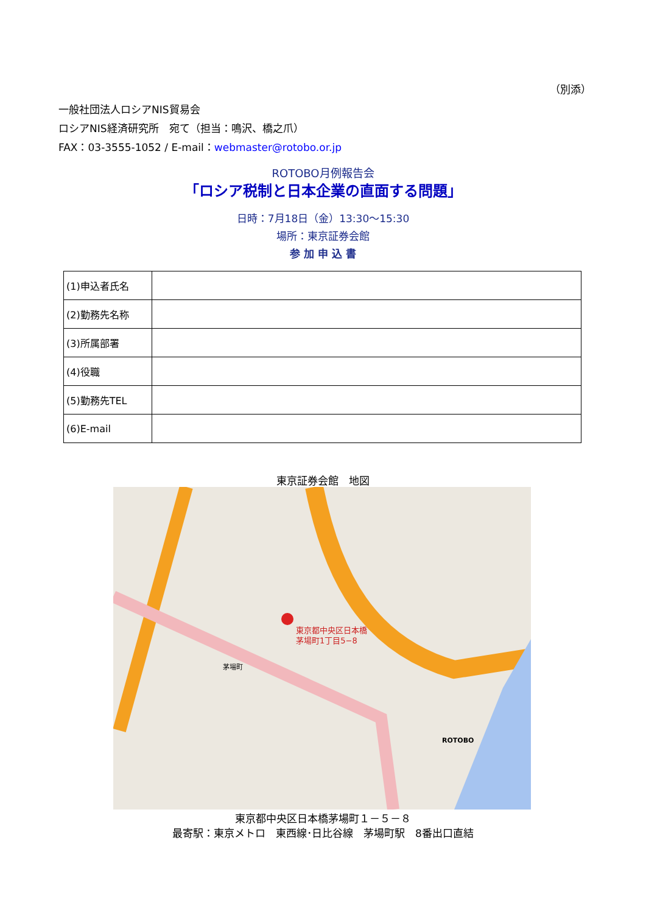（別添）
一般社団法人ロシアNIS貿易会
ロシアNIS経済研究所　宛て（担当：鳴沢、橋之爪）
FAX：03-3555-1052 / E-mail：webmaster@rotobo.or.jp
ROTOBO月例報告会
「ロシア税制と日本企業の直面する問題」
日時：7月18日（金）13:30～15:30
場所：東京証券会館
参 加 申 込 書
| (1)申込者氏名 | |
| (2)勤務先名称 | |
| (3)所属部署 | |
| (4)役職 | |
| (5)勤務先TEL | |
| (6)E-mail | |
東京証券会館　地図
東京都中央区日本橋
茅場町1丁目5−8
茅場町
ROTOBO
東京都中央区日本橋茅場町１－５－８
最寄駅：東京メトロ　東西線･日比谷線　茅場町駅　8番出口直結